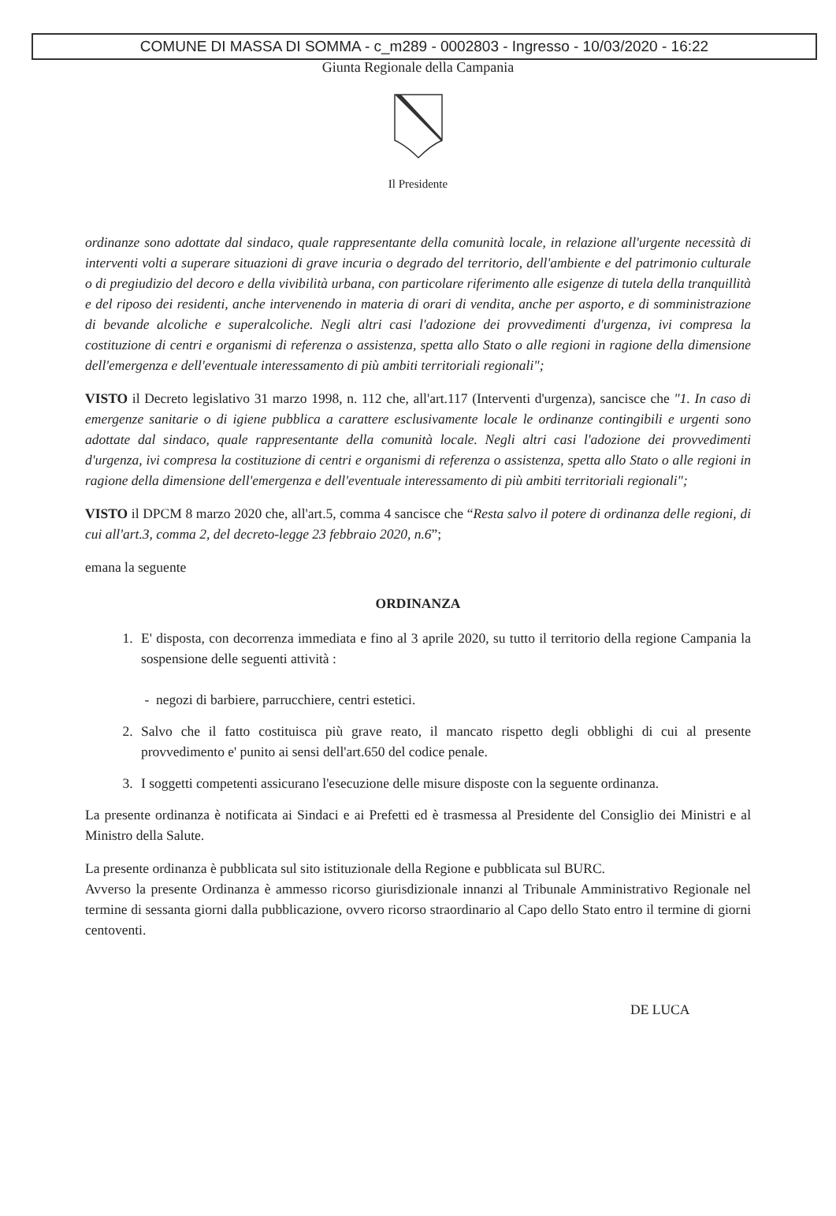COMUNE DI MASSA DI SOMMA - c_m289 - 0002803 - Ingresso - 10/03/2020 - 16:22
Giunta Regionale della Campania
Il Presidente
ordinanze sono adottate dal sindaco, quale rappresentante della comunità locale, in relazione all'urgente necessità di interventi volti a superare situazioni di grave incuria o degrado del territorio, dell'ambiente e del patrimonio culturale o di pregiudizio del decoro e della vivibilità urbana, con particolare riferimento alle esigenze di tutela della tranquillità e del riposo dei residenti, anche intervenendo in materia di orari di vendita, anche per asporto, e di somministrazione di bevande alcoliche e superalcoliche. Negli altri casi l'adozione dei provvedimenti d'urgenza, ivi compresa la costituzione di centri e organismi di referenza o assistenza, spetta allo Stato o alle regioni in ragione della dimensione dell'emergenza e dell'eventuale interessamento di più ambiti territoriali regionali";
VISTO il Decreto legislativo 31 marzo 1998, n. 112 che, all'art.117 (Interventi d'urgenza), sancisce che "1. In caso di emergenze sanitarie o di igiene pubblica a carattere esclusivamente locale le ordinanze contingibili e urgenti sono adottate dal sindaco, quale rappresentante della comunità locale. Negli altri casi l'adozione dei provvedimenti d'urgenza, ivi compresa la costituzione di centri e organismi di referenza o assistenza, spetta allo Stato o alle regioni in ragione della dimensione dell'emergenza e dell'eventuale interessamento di più ambiti territoriali regionali";
VISTO il DPCM 8 marzo 2020 che, all'art.5, comma 4 sancisce che “Resta salvo il potere di ordinanza delle regioni, di cui all'art.3, comma 2, del decreto-legge 23 febbraio 2020, n.6”;
emana la seguente
ORDINANZA
1. E' disposta, con decorrenza immediata e fino al 3 aprile 2020, su tutto il territorio della regione Campania la sospensione delle seguenti attività :
- negozi di barbiere, parrucchiere, centri estetici.
2. Salvo che il fatto costituisca più grave reato, il mancato rispetto degli obblighi di cui al presente provvedimento e' punito ai sensi dell'art.650 del codice penale.
3. I soggetti competenti assicurano l'esecuzione delle misure disposte con la seguente ordinanza.
La presente ordinanza è notificata ai Sindaci e ai Prefetti ed è trasmessa al Presidente del Consiglio dei Ministri e al Ministro della Salute.
La presente ordinanza è pubblicata sul sito istituzionale della Regione e pubblicata sul BURC.
Avverso la presente Ordinanza è ammesso ricorso giurisdizionale innanzi al Tribunale Amministrativo Regionale nel termine di sessanta giorni dalla pubblicazione, ovvero ricorso straordinario al Capo dello Stato entro il termine di giorni centoventi.
DE LUCA